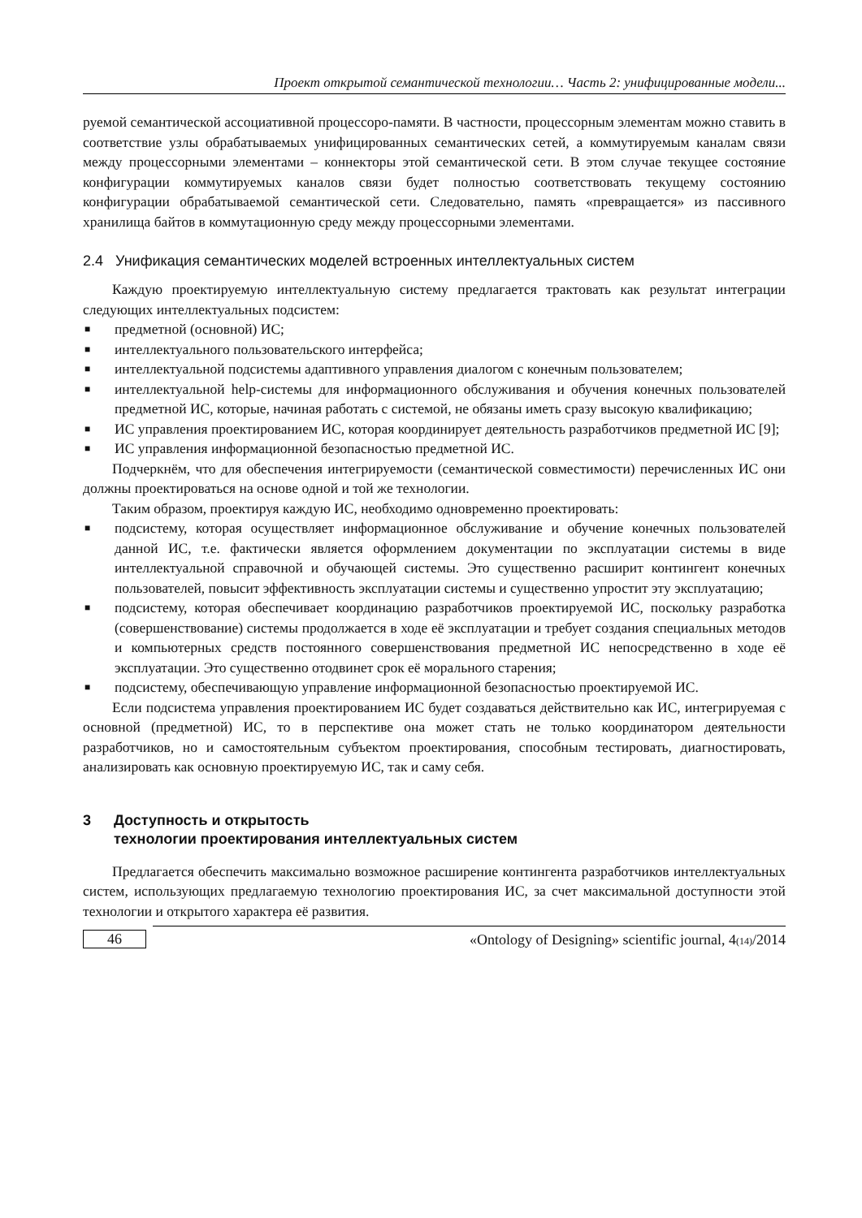Проект открытой семантической технологии… Часть 2: унифицированные модели...
руемой семантической ассоциативной процессоро-памяти. В частности, процессорным элементам можно ставить в соответствие узлы обрабатываемых унифицированных семантических сетей, а коммутируемым каналам связи между процессорными элементами – коннекторы этой семантической сети. В этом случае текущее состояние конфигурации коммутируемых каналов связи будет полностью соответствовать текущему состоянию конфигурации обрабатываемой семантической сети. Следовательно, память «превращается» из пассивного хранилища байтов в коммутационную среду между процессорными элементами.
2.4 Унификация семантических моделей встроенных интеллектуальных систем
Каждую проектируемую интеллектуальную систему предлагается трактовать как результат интеграции следующих интеллектуальных подсистем:
■ предметной (основной) ИС;
■ интеллектуального пользовательского интерфейса;
■ интеллектуальной подсистемы адаптивного управления диалогом с конечным пользователем;
■ интеллектуальной help-системы для информационного обслуживания и обучения конечных пользователей предметной ИС, которые, начиная работать с системой, не обязаны иметь сразу высокую квалификацию;
■ ИС управления проектированием ИС, которая координирует деятельность разработчиков предметной ИС [9];
■ ИС управления информационной безопасностью предметной ИС.
Подчеркнём, что для обеспечения интегрируемости (семантической совместимости) перечисленных ИС они должны проектироваться на основе одной и той же технологии.
Таким образом, проектируя каждую ИС, необходимо одновременно проектировать:
■ подсистему, которая осуществляет информационное обслуживание и обучение конечных пользователей данной ИС, т.е. фактически является оформлением документации по эксплуатации системы в виде интеллектуальной справочной и обучающей системы. Это существенно расширит контингент конечных пользователей, повысит эффективность эксплуатации системы и существенно упростит эту эксплуатацию;
■ подсистему, которая обеспечивает координацию разработчиков проектируемой ИС, поскольку разработка (совершенствование) системы продолжается в ходе её эксплуатации и требует создания специальных методов и компьютерных средств постоянного совершенствования предметной ИС непосредственно в ходе её эксплуатации. Это существенно отодвинет срок её морального старения;
■ подсистему, обеспечивающую управление информационной безопасностью проектируемой ИС.
Если подсистема управления проектированием ИС будет создаваться действительно как ИС, интегрируемая с основной (предметной) ИС, то в перспективе она может стать не только координатором деятельности разработчиков, но и самостоятельным субъектом проектирования, способным тестировать, диагностировать, анализировать как основную проектируемую ИС, так и саму себя.
3 Доступность и открытость
технологии проектирования интеллектуальных систем
Предлагается обеспечить максимально возможное расширение контингента разработчиков интеллектуальных систем, использующих предлагаемую технологию проектирования ИС, за счет максимальной доступности этой технологии и открытого характера её развития.
46
«Ontology of Designing» scientific journal, 4(14)/2014